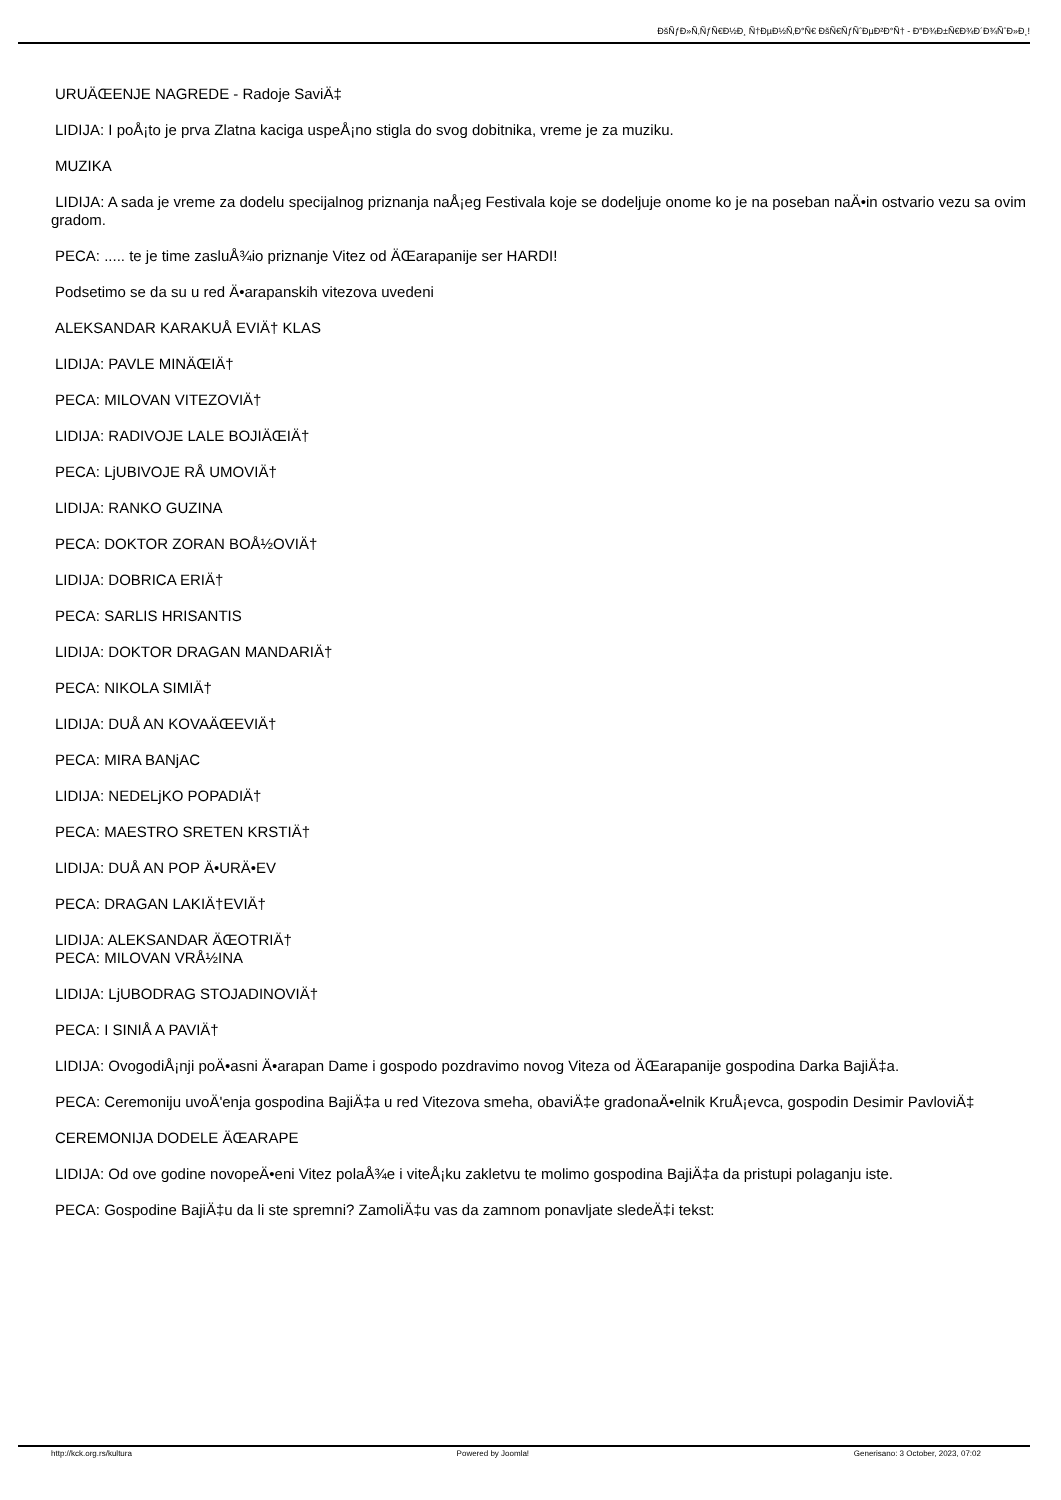ÐšÑƒÐ»Ñ‚ÑƒÑ€Ð½Ð¸ Ñ†ÐµÐ½Ñ‚Ð°Ñ€ ÐšÑ€ÑƒÑˆÐµÐ²Ð°Ñ† - Ð"Ð¾Ð±Ñ€Ð¾Ð´Ð¾ÑˆÐ»Ð¸!
URUÄŒENJE NAGREDE - Radoje SaviÄ‡
LIDIJA: I poÅ¡to je prva Zlatna kaciga uspeÅ¡no stigla do svog dobitnika, vreme je za muziku.
MUZIKA
LIDIJA: A sada je vreme za dodelu specijalnog priznanja naÅ¡eg Festivala koje se dodeljuje onome ko je na poseban naÄ•in ostvario vezu sa ovim gradom.
PECA: ..... te je time zasluÅ¾io priznanje Vitez od ÄŒarapanije ser HARDI!
Podsetimo se da su u red Ä•arapanskih vitezova uvedeni
ALEKSANDAR KARAKUÅ EVIÄ† KLAS
LIDIJA: PAVLE MINÄŒIÄ†
PECA: MILOVAN VITEZOVIÄ†
LIDIJA: RADIVOJE LALE BOJIÄŒIÄ†
PECA: LjUBIVOJE RÅ UMOVIÄ†
LIDIJA: RANKO GUZINA
PECA: DOKTOR ZORAN BOÅ½OVIÄ†
LIDIJA: DOBRICA ERIÄ†
PECA: SARLIS HRISANTIS
LIDIJA: DOKTOR DRAGAN MANDARIÄ†
PECA: NIKOLA SIMIÄ†
LIDIJA: DUÅ AN KOVAÄŒEVIÄ†
PECA: MIRA BANjAC
LIDIJA: NEDELjKO POPADIÄ†
PECA: MAESTRO SRETEN KRSTIÄ†
LIDIJA: DUÅ AN POP Ä•URÄ•EV
PECA: DRAGAN LAKIÄ†EVIÄ†
LIDIJA: ALEKSANDAR ÄŒOTRIÄ†
PECA: MILOVAN VRÅ½INA
LIDIJA: LjUBODRAG STOJADINOVIÄ†
PECA: I SINIÅ A PAVIÄ†
LIDIJA: OvogodiÅ¡nji poÄ•asni Ä•arapan Dame i gospodo pozdravimo novog Viteza od ÄŒarapanije gospodina Darka BajiÄ‡a.
PECA: Ceremoniju uvoÄ'enja gospodina BajiÄ‡a u red Vitezova smeha, obaviÄ‡e gradonaÄ•elnik KruÅ¡evca, gospodin Desimir PavloviÄ‡
CEREMONIJA DODELE ÄŒARAPE
LIDIJA: Od ove godine novopeÄ•eni Vitez polaÅ¾e i viteÅ¡ku zakletvu te molimo gospodina BajiÄ‡a da pristupi polaganju iste.
PECA: Gospodine BajiÄ‡u da li ste spremni? ZamoliÄ‡u vas da zamnom ponavljate sledeÄ‡i tekst:
http://kck.org.rs/kultura Powered by Joomla! Generisano: 3 October, 2023, 07:02